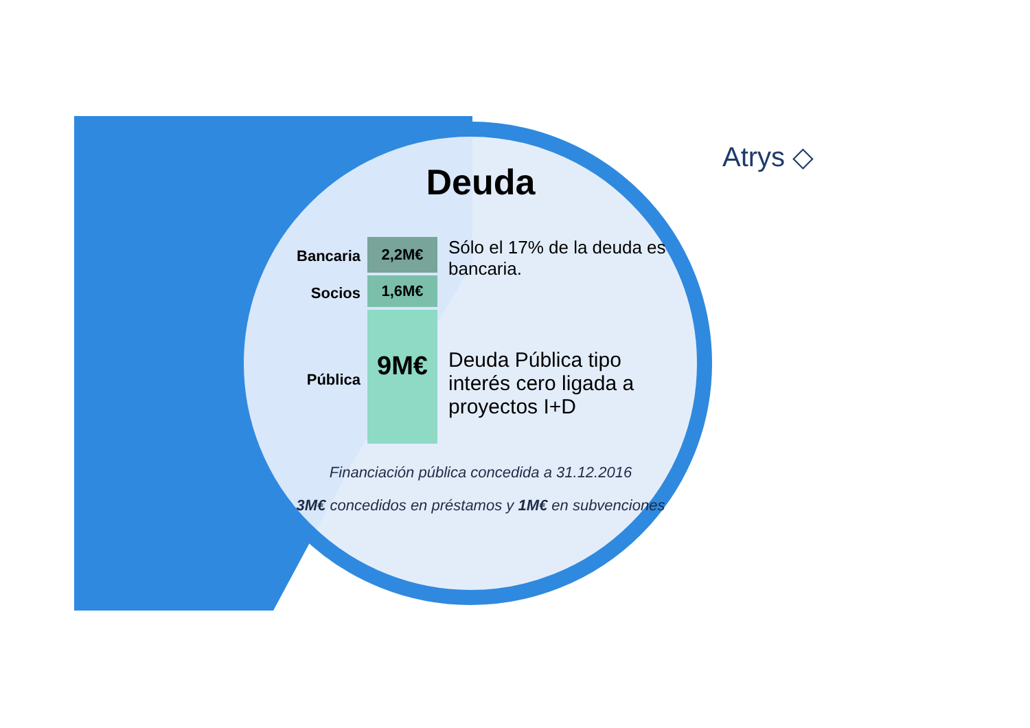Atrys ◇
Deuda
Bancaria
Socios
Pública
2,2M€
1,6M€
9M€
Sólo el 17% de la deuda es bancaria.
Deuda Pública tipo interés cero ligada a proyectos I+D
Financiación pública concedida a 31.12.2016
3M€ concedidos en préstamos y 1M€ en subvenciones